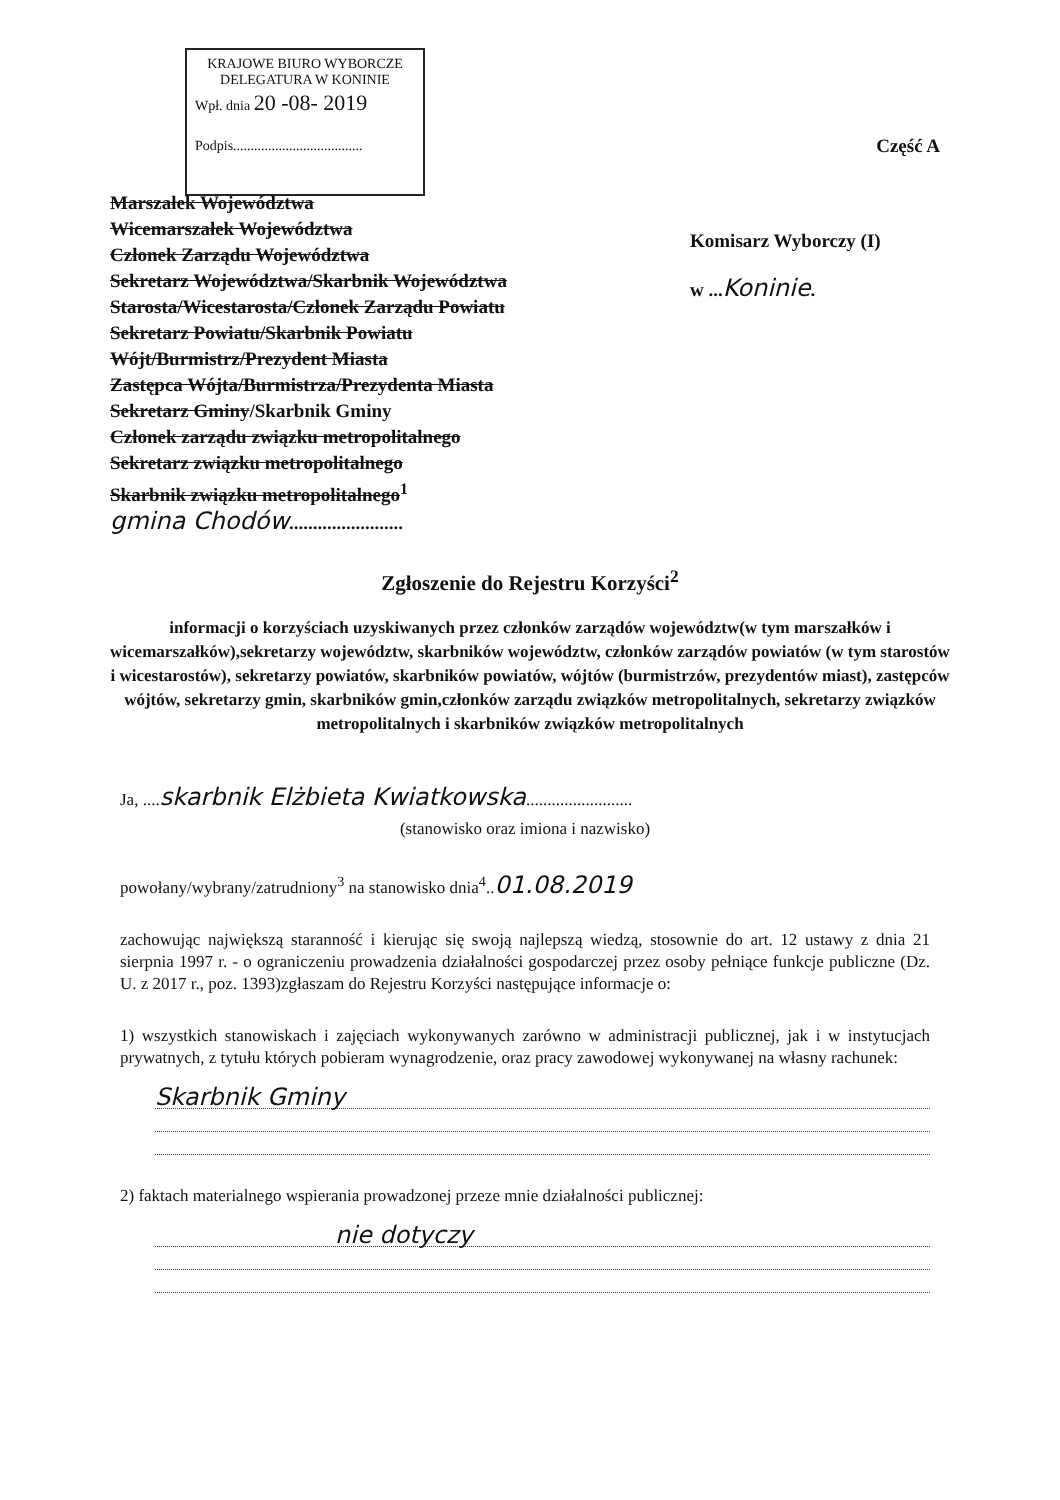KRAJOWE BIURO WYBORCZE
DELEGATURA W KONINIE
Wpł. dnia 20 -08- 2019
Podpis.....................................
Część A
Marszałek Województwa
Wicemarszałek Województwa
Członek Zarządu Województwa
Sekretarz Województwa/Skarbnik Województwa
Starosta/Wicestarosta/Członek Zarządu Powiatu
Sekretarz Powiatu/Skarbnik Powiatu
Wójt/Burmistrz/Prezydent Miasta
Zastępca Wójta/Burmistrza/Prezydenta Miasta
Sekretarz Gminy/Skarbnik Gminy
Członek zarządu związku metropolitalnego
Sekretarz związku metropolitalnego
Skarbnik związku metropolitalnego<sup>1</sup>
gmina Chodów........................
Komisarz Wyborczy (I)
w ...Koninie.
Zgłoszenie do Rejestru Korzyści<sup>2</sup>
informacji o korzyściach uzyskiwanych przez członków zarządów województw(w tym marszałków i wicemarszałków),sekretarzy województw, skarbników województw, członków zarządów powiatów (w tym starostów i wicestarostów), sekretarzy powiatów, skarbników powiatów, wójtów (burmistrzów, prezydentów miast), zastępców wójtów, sekretarzy gmin, skarbników gmin,członków zarządu związków metropolitalnych, sekretarzy związków metropolitalnych i skarbników związków metropolitalnych
Ja, ....skarbnik Elżbieta Kwiatkowska.........................
(stanowisko oraz imiona i nazwisko)
powołany/wybrany/zatrudniony<sup>3</sup> na stanowisko dnia<sup>4</sup>..01.08.2019
zachowując największą staranność i kierując się swoją najlepszą wiedzą, stosownie do art. 12 ustawy z dnia 21 sierpnia 1997 r. - o ograniczeniu prowadzenia działalności gospodarczej przez osoby pełniące funkcje publiczne (Dz. U. z 2017 r., poz. 1393)zgłaszam do Rejestru Korzyści następujące informacje o:
1) wszystkich stanowiskach i zajęciach wykonywanych zarówno w administracji publicznej, jak i w instytucjach prywatnych, z tytułu których pobieram wynagrodzenie, oraz pracy zawodowej wykonywanej na własny rachunek:
Skarbnik Gminy
2) faktach materialnego wspierania prowadzonej przeze mnie działalności publicznej:
nie dotyczy